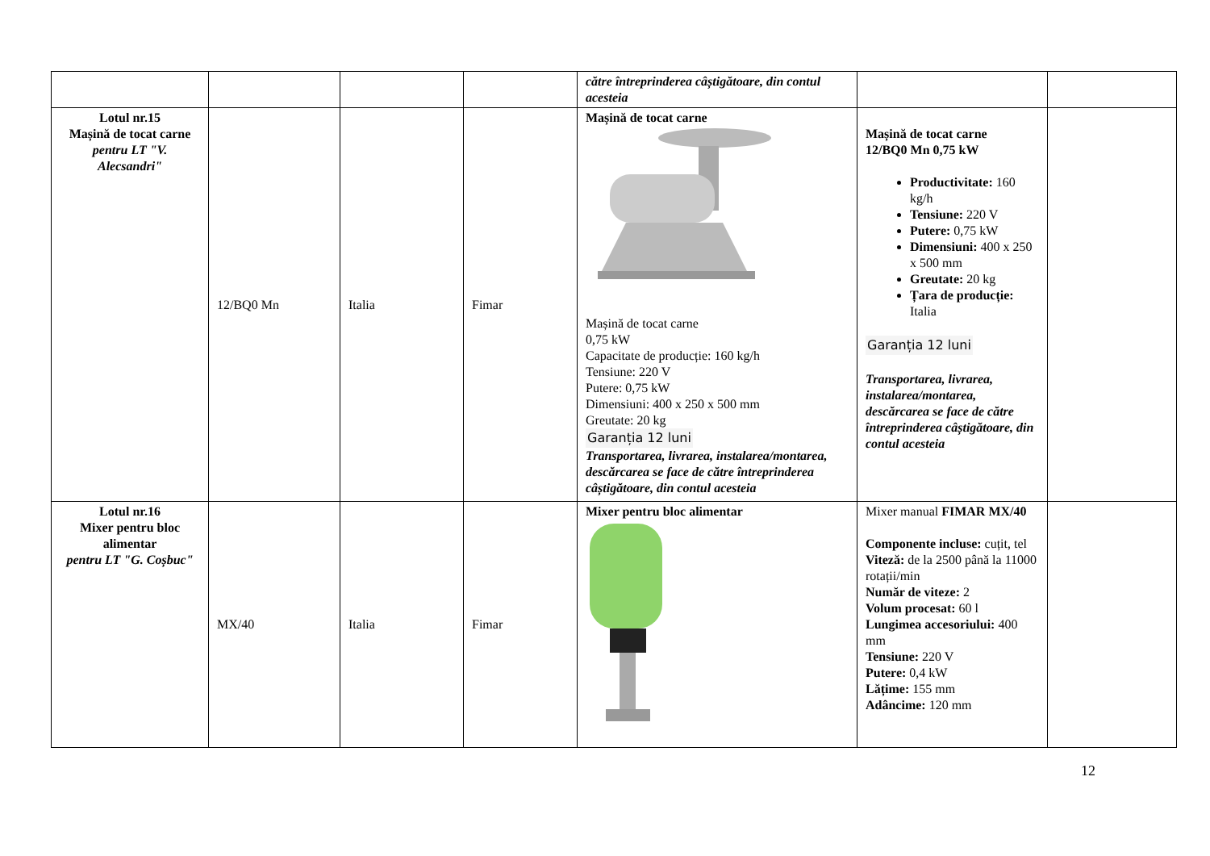| | | | | către întreprinderea câștigătoare, din contul acesteia | | |
| Lotul nr.15 Mașină de tocat carne pentru LT "V. Alecsandri" | 12/BQ0 Mn | Italia | Fimar | Mașină de tocat carne Mașină de tocat carne 0,75 kW Capacitate de producție: 160 kg/h Tensiune: 220 V Putere: 0,75 kW Dimensiuni: 400 x 250 x 500 mm Greutate: 20 kg Garanția 12 luni Transportarea, livrarea, instalarea/montarea, descărcarea se face de către întreprinderea câștigătoare, din contul acesteia | Mașină de tocat carne 12/BQ0 Mn 0,75 kW Productivitate: 160 kg/h Tensiune: 220 V Putere: 0,75 kW Dimensiuni: 400 x 250 x 500 mm Greutate: 20 kg Țara de producție: Italia Garanția 12 luni Transportarea, livrarea, instalarea/montarea, descărcarea se face de către întreprinderea câștigătoare, din contul acesteia | |
| Lotul nr.16 Mixer pentru bloc alimentar pentru LT "G. Coșbuc" | MX/40 | Italia | Fimar | Mixer pentru bloc alimentar | Mixer manual FIMAR MX/40 Componente incluse: cuțit, tel Viteză: de la 2500 până la 11000 rotații/min Număr de viteze: 2 Volum procesat: 60 l Lungimea accesoriului: 400 mm Tensiune: 220 V Putere: 0,4 kW Lățime: 155 mm Adâncime: 120 mm | |
12